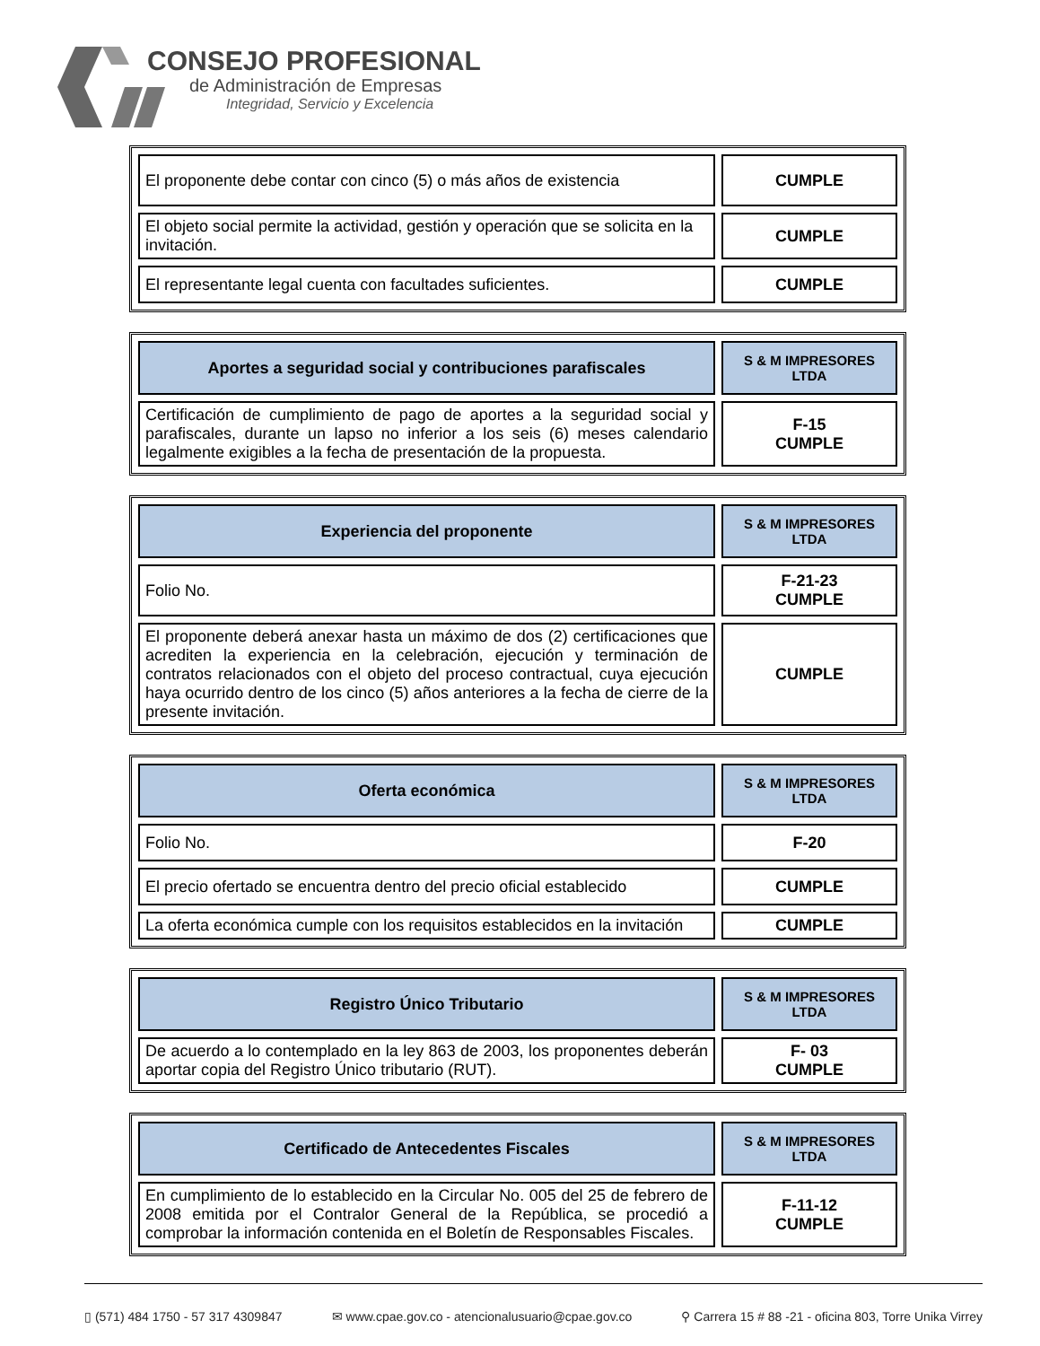CONSEJO PROFESIONAL
de Administración de Empresas
Integridad, Servicio y Excelencia
| El proponente debe contar con cinco (5) o más años de existencia | CUMPLE |
| El objeto social permite la actividad, gestión y operación que se solicita en la invitación. | CUMPLE |
| El representante legal cuenta con facultades suficientes. | CUMPLE |
| Aportes a seguridad social y contribuciones parafiscales | S & M IMPRESORES LTDA |
| Certificación de cumplimiento de pago de aportes a la seguridad social y parafiscales, durante un lapso no inferior a los seis (6) meses calendario legalmente exigibles a la fecha de presentación de la propuesta. | F-15 CUMPLE |
| Experiencia del proponente | S & M IMPRESORES LTDA |
| Folio No. | F-21-23 CUMPLE |
| El proponente deberá anexar hasta un máximo de dos (2) certificaciones que acrediten la experiencia en la celebración, ejecución y terminación de contratos relacionados con el objeto del proceso contractual, cuya ejecución haya ocurrido dentro de los cinco (5) años anteriores a la fecha de cierre de la presente invitación. | CUMPLE |
| Oferta económica | S & M IMPRESORES LTDA |
| Folio No. | F-20 |
| El precio ofertado se encuentra dentro del precio oficial establecido | CUMPLE |
| La oferta económica cumple con los requisitos establecidos en la invitación | CUMPLE |
| Registro Único Tributario | S & M IMPRESORES LTDA |
| De acuerdo a lo contemplado en la ley 863 de 2003, los proponentes deberán aportar copia del Registro Único tributario (RUT). | F- 03 CUMPLE |
| Certificado de Antecedentes Fiscales | S & M IMPRESORES LTDA |
| En cumplimiento de lo establecido en la Circular No. 005 del 25 de febrero de 2008 emitida por el Contralor General de la República, se procedió a comprobar la información contenida en el Boletín de Responsables Fiscales. | F-11-12 CUMPLE |
▯ (571) 484 1750 - 57 317 4309847 ✉ www.cpae.gov.co - atencionalusuario@cpae.gov.co ⚲ Carrera 15 # 88 -21 - oficina 803, Torre Unika Virrey